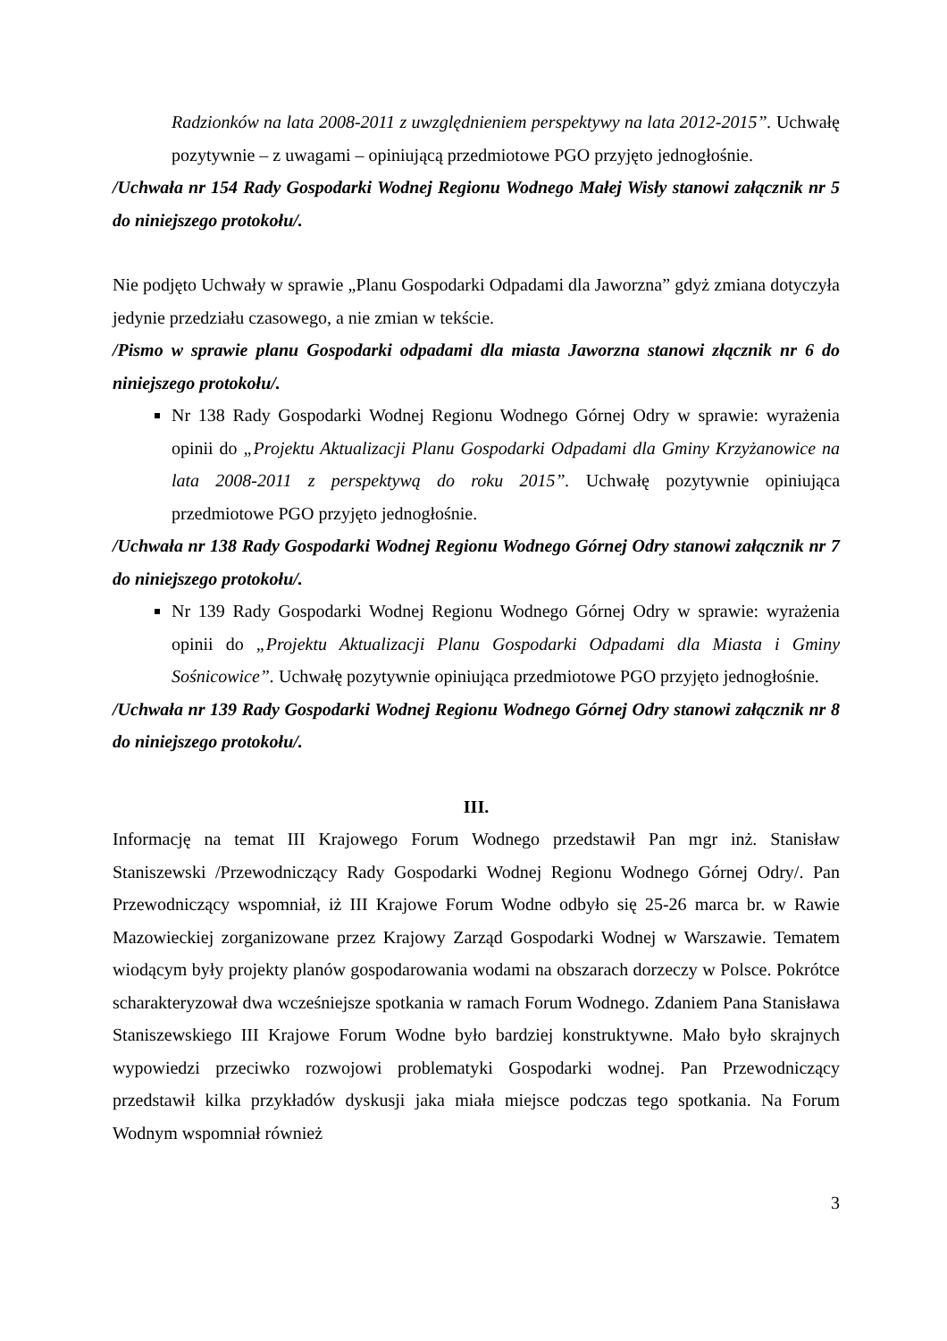Radzionków na lata 2008-2011 z uwzględnieniem perspektywy na lata 2012-2015”. Uchwałę pozytywnie – z uwagami – opiniującą przedmiotowe PGO przyjęto jednogłośnie.
/Uchwała nr 154 Rady Gospodarki Wodnej Regionu Wodnego Małej Wisły stanowi załącznik nr 5 do niniejszego protokołu/.
Nie podjęto Uchwały w sprawie „Planu Gospodarki Odpadami dla Jaworzna” gdyż zmiana dotyczyła jedynie przedziału czasowego, a nie zmian w tekście.
/Pismo w sprawie planu Gospodarki odpadami dla miasta Jaworzna stanowi złącznik nr 6 do niniejszego protokołu/.
Nr 138 Rady Gospodarki Wodnej Regionu Wodnego Górnej Odry w sprawie: wyrażenia opinii do „Projektu Aktualizacji Planu Gospodarki Odpadami dla Gminy Krzyżanowice na lata 2008-2011 z perspektywą do roku 2015”. Uchwałę pozytywnie opiniująca przedmiotowe PGO przyjęto jednogłośnie.
/Uchwała nr 138 Rady Gospodarki Wodnej Regionu Wodnego Górnej Odry stanowi załącznik nr 7 do niniejszego protokołu/.
Nr 139 Rady Gospodarki Wodnej Regionu Wodnego Górnej Odry w sprawie: wyrażenia opinii do „Projektu Aktualizacji Planu Gospodarki Odpadami dla Miasta i Gminy Sośnicowice”. Uchwałę pozytywnie opiniująca przedmiotowe PGO przyjęto jednogłośnie.
/Uchwała nr 139 Rady Gospodarki Wodnej Regionu Wodnego Górnej Odry stanowi załącznik nr 8 do niniejszego protokołu/.
III.
Informację na temat III Krajowego Forum Wodnego przedstawił Pan mgr inż. Stanisław Staniszewski /Przewodniczący Rady Gospodarki Wodnej Regionu Wodnego Górnej Odry/. Pan Przewodniczący wspomniał, iż III Krajowe Forum Wodne odbyło się 25-26 marca br. w Rawie Mazowieckiej zorganizowane przez Krajowy Zarząd Gospodarki Wodnej w Warszawie. Tematem wiodącym były projekty planów gospodarowania wodami na obszarach dorzeczy w Polsce. Pokrótce scharakteryzował dwa wcześniejsze spotkania w ramach Forum Wodnego. Zdaniem Pana Stanisława Staniszewskiego III Krajowe Forum Wodne było bardziej konstruktywne. Mało było skrajnych wypowiedzi przeciwko rozwojowi problematyki Gospodarki wodnej. Pan Przewodniczący przedstawił kilka przykładów dyskusji jaka miała miejsce podczas tego spotkania. Na Forum Wodnym wspomniał również
3